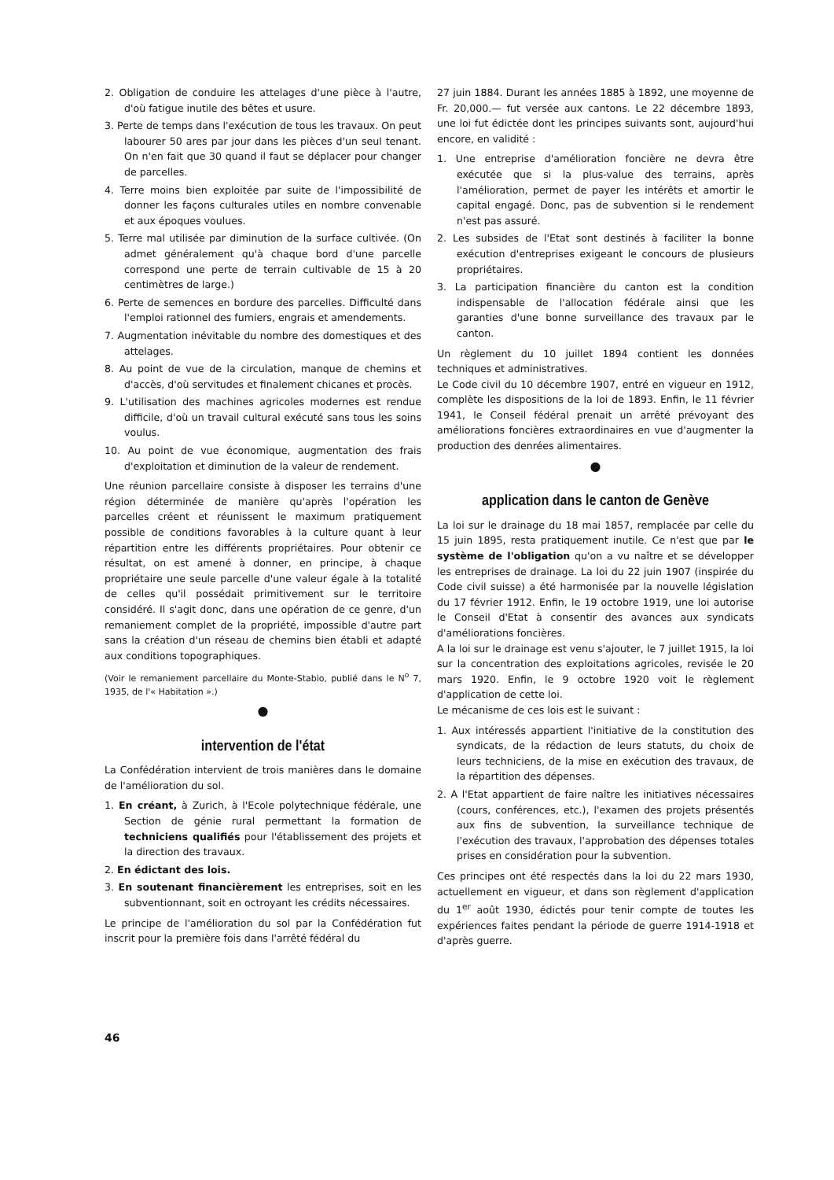2. Obligation de conduire les attelages d'une pièce à l'autre, d'où fatigue inutile des bêtes et usure.
3. Perte de temps dans l'exécution de tous les travaux. On peut labourer 50 ares par jour dans les pièces d'un seul tenant. On n'en fait que 30 quand il faut se déplacer pour changer de parcelles.
4. Terre moins bien exploitée par suite de l'impossibilité de donner les façons culturales utiles en nombre convenable et aux époques voulues.
5. Terre mal utilisée par diminution de la surface cultivée. (On admet généralement qu'à chaque bord d'une parcelle correspond une perte de terrain cultivable de 15 à 20 centimètres de large.)
6. Perte de semences en bordure des parcelles. Difficulté dans l'emploi rationnel des fumiers, engrais et amendements.
7. Augmentation inévitable du nombre des domestiques et des attelages.
8. Au point de vue de la circulation, manque de chemins et d'accès, d'où servitudes et finalement chicanes et procès.
9. L'utilisation des machines agricoles modernes est rendue difficile, d'où un travail cultural exécuté sans tous les soins voulus.
10. Au point de vue économique, augmentation des frais d'exploitation et diminution de la valeur de rendement.
Une réunion parcellaire consiste à disposer les terrains d'une région déterminée de manière qu'après l'opération les parcelles créent et réunissent le maximum pratiquement possible de conditions favorables à la culture quant à leur répartition entre les différents propriétaires. Pour obtenir ce résultat, on est amené à donner, en principe, à chaque propriétaire une seule parcelle d'une valeur égale à la totalité de celles qu'il possédait primitivement sur le territoire considéré. Il s'agit donc, dans une opération de ce genre, d'un remaniement complet de la propriété, impossible d'autre part sans la création d'un réseau de chemins bien établi et adapté aux conditions topographiques.
(Voir le remaniement parcellaire du Monte-Stabio, publié dans le N<sup>o</sup> 7, 1935, de l'« Habitation ».)
●
intervention de l'état
La Confédération intervient de trois manières dans le domaine de l'amélioration du sol.
1. En créant, à Zurich, à l'Ecole polytechnique fédérale, une Section de génie rural permettant la formation de techniciens qualifiés pour l'établissement des projets et la direction des travaux.
2. En édictant des lois.
3. En soutenant financièrement les entreprises, soit en les subventionnant, soit en octroyant les crédits nécessaires.
Le principe de l'amélioration du sol par la Confédération fut inscrit pour la première fois dans l'arrêté fédéral du
27 juin 1884. Durant les années 1885 à 1892, une moyenne de Fr. 20,000.— fut versée aux cantons. Le 22 décembre 1893, une loi fut édictée dont les principes suivants sont, aujourd'hui encore, en validité :
1. Une entreprise d'amélioration foncière ne devra être exécutée que si la plus-value des terrains, après l'amélioration, permet de payer les intérêts et amortir le capital engagé. Donc, pas de subvention si le rendement n'est pas assuré.
2. Les subsides de l'Etat sont destinés à faciliter la bonne exécution d'entreprises exigeant le concours de plusieurs propriétaires.
3. La participation financière du canton est la condition indispensable de l'allocation fédérale ainsi que les garanties d'une bonne surveillance des travaux par le canton.
Un règlement du 10 juillet 1894 contient les données techniques et administratives.
Le Code civil du 10 décembre 1907, entré en vigueur en 1912, complète les dispositions de la loi de 1893. Enfin, le 11 février 1941, le Conseil fédéral prenait un arrêté prévoyant des améliorations foncières extraordinaires en vue d'augmenter la production des denrées alimentaires.
●
application dans le canton de Genève
La loi sur le drainage du 18 mai 1857, remplacée par celle du 15 juin 1895, resta pratiquement inutile. Ce n'est que par le système de l'obligation qu'on a vu naître et se développer les entreprises de drainage. La loi du 22 juin 1907 (inspirée du Code civil suisse) a été harmonisée par la nouvelle législation du 17 février 1912. Enfin, le 19 octobre 1919, une loi autorise le Conseil d'Etat à consentir des avances aux syndicats d'améliorations foncières.
A la loi sur le drainage est venu s'ajouter, le 7 juillet 1915, la loi sur la concentration des exploitations agricoles, revisée le 20 mars 1920. Enfin, le 9 octobre 1920 voit le règlement d'application de cette loi.
Le mécanisme de ces lois est le suivant :
1. Aux intéressés appartient l'initiative de la constitution des syndicats, de la rédaction de leurs statuts, du choix de leurs techniciens, de la mise en exécution des travaux, de la répartition des dépenses.
2. A l'Etat appartient de faire naître les initiatives nécessaires (cours, conférences, etc.), l'examen des projets présentés aux fins de subvention, la surveillance technique de l'exécution des travaux, l'approbation des dépenses totales prises en considération pour la subvention.
Ces principes ont été respectés dans la loi du 22 mars 1930, actuellement en vigueur, et dans son règlement d'application du 1<sup>er</sup> août 1930, édictés pour tenir compte de toutes les expériences faites pendant la période de guerre 1914-1918 et d'après guerre.
46